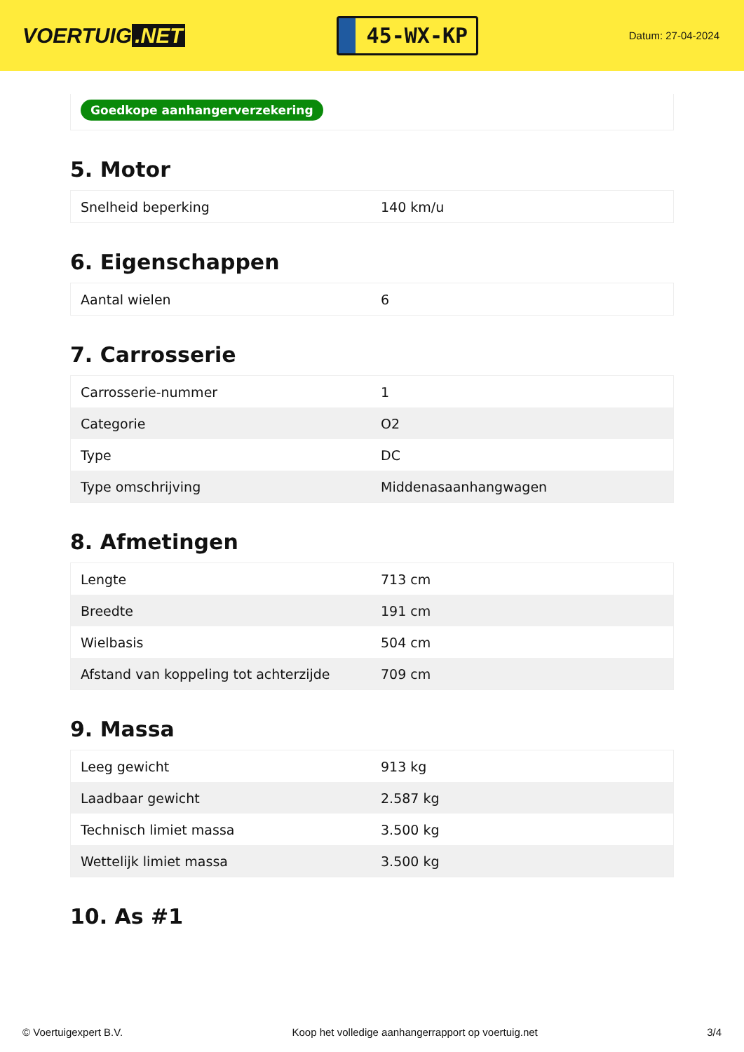VOERTUIG.NET
45-WX-KP
Datum: 27-04-2024
Goedkope aanhangerverzekering
5. Motor
| Snelheid beperking | 140 km/u |
6. Eigenschappen
| Aantal wielen | 6 |
7. Carrosserie
| Carrosserie-nummer | 1 |
| Categorie | O2 |
| Type | DC |
| Type omschrijving | Middenasaanhangwagen |
8. Afmetingen
| Lengte | 713 cm |
| Breedte | 191 cm |
| Wielbasis | 504 cm |
| Afstand van koppeling tot achterzijde | 709 cm |
9. Massa
| Leeg gewicht | 913 kg |
| Laadbaar gewicht | 2.587 kg |
| Technisch limiet massa | 3.500 kg |
| Wettelijk limiet massa | 3.500 kg |
10. As #1
© Voertuigexpert B.V. Koop het volledige aanhangerrapport op voertuig.net 3/4